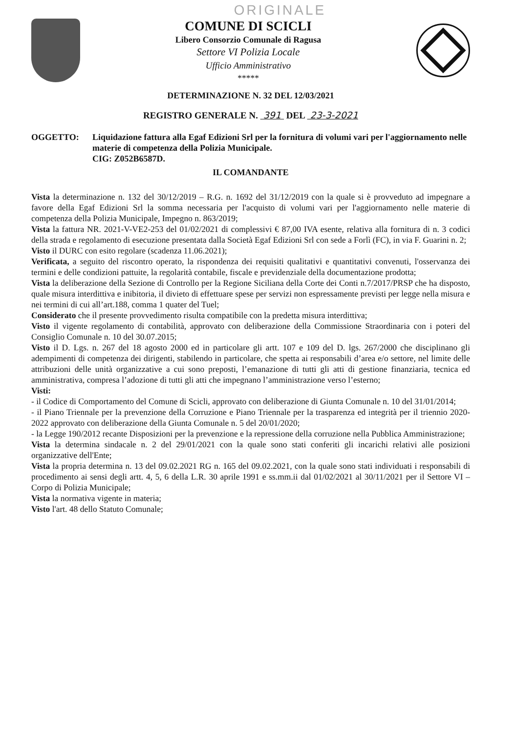ORIGINALE
COMUNE DI SCICLI
Libero Consorzio Comunale di Ragusa
Settore VI Polizia Locale
Ufficio Amministrativo
*****
DETERMINAZIONE N. 32 DEL 12/03/2021
REGISTRO GENERALE N. 391 DEL 23-3-2021
OGGETTO: Liquidazione fattura alla Egaf Edizioni Srl per la fornitura di volumi vari per l'aggiornamento nelle materie di competenza della Polizia Municipale.
CIG: Z052B6587D.
IL COMANDANTE
Vista la determinazione n. 132 del 30/12/2019 – R.G. n. 1692 del 31/12/2019 con la quale si è provveduto ad impegnare a favore della Egaf Edizioni Srl la somma necessaria per l'acquisto di volumi vari per l'aggiornamento nelle materie di competenza della Polizia Municipale, Impegno n. 863/2019;
Vista la fattura NR. 2021-V-VE2-253 del 01/02/2021 di complessivi € 87,00 IVA esente, relativa alla fornitura di n. 3 codici della strada e regolamento di esecuzione presentata dalla Società Egaf Edizioni Srl con sede a Forlì (FC), in via F. Guarini n. 2;
Visto il DURC con esito regolare (scadenza 11.06.2021);
Verificata, a seguito del riscontro operato, la rispondenza dei requisiti qualitativi e quantitativi convenuti, l'osservanza dei termini e delle condizioni pattuite, la regolarità contabile, fiscale e previdenziale della documentazione prodotta;
Vista la deliberazione della Sezione di Controllo per la Regione Siciliana della Corte dei Conti n.7/2017/PRSP che ha disposto, quale misura interdittiva e inibitoria, il divieto di effettuare spese per servizi non espressamente previsti per legge nella misura e nei termini di cui all’art.188, comma 1 quater del Tuel;
Considerato che il presente provvedimento risulta compatibile con la predetta misura interdittiva;
Visto il vigente regolamento di contabilità, approvato con deliberazione della Commissione Straordinaria con i poteri del Consiglio Comunale n. 10 del 30.07.2015;
Visto il D. Lgs. n. 267 del 18 agosto 2000 ed in particolare gli artt. 107 e 109 del D. lgs. 267/2000 che disciplinano gli adempimenti di competenza dei dirigenti, stabilendo in particolare, che spetta ai responsabili d’area e/o settore, nel limite delle attribuzioni delle unità organizzative a cui sono preposti, l’emanazione di tutti gli atti di gestione finanziaria, tecnica ed amministrativa, compresa l’adozione di tutti gli atti che impegnano l’amministrazione verso l’esterno;
Visti:
- il Codice di Comportamento del Comune di Scicli, approvato con deliberazione di Giunta Comunale n. 10 del 31/01/2014;
- il Piano Triennale per la prevenzione della Corruzione e Piano Triennale per la trasparenza ed integrità per il triennio 2020-2022 approvato con deliberazione della Giunta Comunale n. 5 del 20/01/2020;
- la Legge 190/2012 recante Disposizioni per la prevenzione e la repressione della corruzione nella Pubblica Amministrazione;
Vista la determina sindacale n. 2 del 29/01/2021 con la quale sono stati conferiti gli incarichi relativi alle posizioni organizzative dell'Ente;
Vista la propria determina n. 13 del 09.02.2021 RG n. 165 del 09.02.2021, con la quale sono stati individuati i responsabili di procedimento ai sensi degli artt. 4, 5, 6 della L.R. 30 aprile 1991 e ss.mm.ii dal 01/02/2021 al 30/11/2021 per il Settore VI – Corpo di Polizia Municipale;
Vista la normativa vigente in materia;
Visto l'art. 48 dello Statuto Comunale;